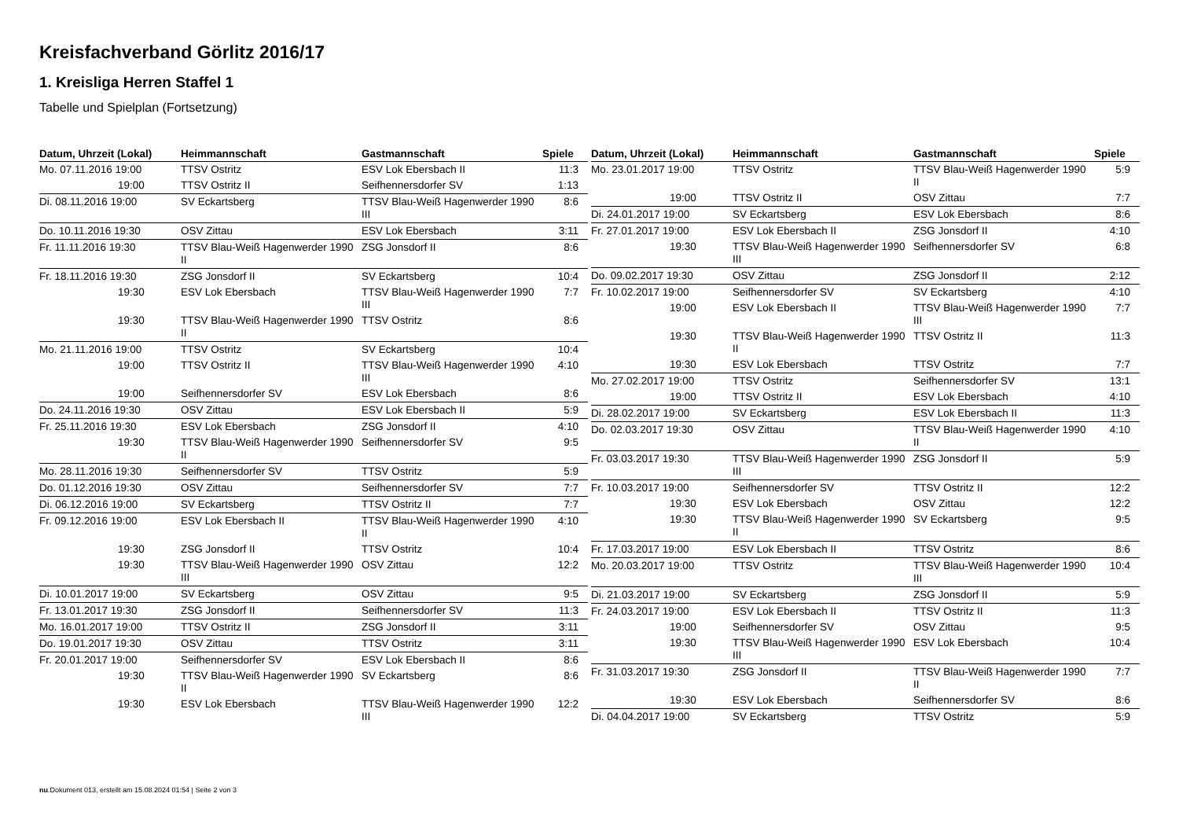Kreisfachverband Görlitz 2016/17
1. Kreisliga Herren Staffel 1
Tabelle und Spielplan (Fortsetzung)
| Datum, Uhrzeit (Lokal) | Heimmannschaft | Gastmannschaft | Spiele |
| --- | --- | --- | --- |
| Mo. 07.11.2016 19:00 | TTSV Ostritz | ESV Lok Ebersbach II | 11:3 |
| 19:00 | TTSV Ostritz II | Seifhennersdorfer SV | 1:13 |
| Di. 08.11.2016 19:00 | SV Eckartsberg | TTSV Blau-Weiß Hagenwerder 1990 III | 8:6 |
| Do. 10.11.2016 19:30 | OSV Zittau | ESV Lok Ebersbach | 3:11 |
| Fr. 11.11.2016 19:30 | TTSV Blau-Weiß Hagenwerder 1990 II | ZSG Jonsdorf II | 8:6 |
| Fr. 18.11.2016 19:30 | ZSG Jonsdorf II | SV Eckartsberg | 10:4 |
| 19:30 | ESV Lok Ebersbach | TTSV Blau-Weiß Hagenwerder 1990 III | 7:7 |
| 19:30 | TTSV Blau-Weiß Hagenwerder 1990 II | TTSV Ostritz | 8:6 |
| Mo. 21.11.2016 19:00 | TTSV Ostritz | SV Eckartsberg | 10:4 |
| 19:00 | TTSV Ostritz II | TTSV Blau-Weiß Hagenwerder 1990 III | 4:10 |
| 19:00 | Seifhennersdorfer SV | ESV Lok Ebersbach | 8:6 |
| Do. 24.11.2016 19:30 | OSV Zittau | ESV Lok Ebersbach II | 5:9 |
| Fr. 25.11.2016 19:30 | ESV Lok Ebersbach | ZSG Jonsdorf II | 4:10 |
| 19:30 | TTSV Blau-Weiß Hagenwerder 1990 II | Seifhennersdorfer SV | 9:5 |
| Mo. 28.11.2016 19:30 | Seifhennersdorfer SV | TTSV Ostritz | 5:9 |
| Do. 01.12.2016 19:30 | OSV Zittau | Seifhennersdorfer SV | 7:7 |
| Di. 06.12.2016 19:00 | SV Eckartsberg | TTSV Ostritz II | 7:7 |
| Fr. 09.12.2016 19:00 | ESV Lok Ebersbach II | TTSV Blau-Weiß Hagenwerder 1990 II | 4:10 |
| 19:30 | ZSG Jonsdorf II | TTSV Ostritz | 10:4 |
| 19:30 | TTSV Blau-Weiß Hagenwerder 1990 III | OSV Zittau | 12:2 |
| Di. 10.01.2017 19:00 | SV Eckartsberg | OSV Zittau | 9:5 |
| Fr. 13.01.2017 19:30 | ZSG Jonsdorf II | Seifhennersdorfer SV | 11:3 |
| Mo. 16.01.2017 19:00 | TTSV Ostritz II | ZSG Jonsdorf II | 3:11 |
| Do. 19.01.2017 19:30 | OSV Zittau | TTSV Ostritz | 3:11 |
| Fr. 20.01.2017 19:00 | Seifhennersdorfer SV | ESV Lok Ebersbach II | 8:6 |
| 19:30 | TTSV Blau-Weiß Hagenwerder 1990 II | SV Eckartsberg | 8:6 |
| 19:30 | ESV Lok Ebersbach | TTSV Blau-Weiß Hagenwerder 1990 III | 12:2 |
| Datum, Uhrzeit (Lokal) | Heimmannschaft | Gastmannschaft | Spiele |
| --- | --- | --- | --- |
| Mo. 23.01.2017 19:00 | TTSV Ostritz | TTSV Blau-Weiß Hagenwerder 1990 II | 5:9 |
| 19:00 | TTSV Ostritz II | OSV Zittau | 7:7 |
| Di. 24.01.2017 19:00 | SV Eckartsberg | ESV Lok Ebersbach | 8:6 |
| Fr. 27.01.2017 19:00 | ESV Lok Ebersbach II | ZSG Jonsdorf II | 4:10 |
| 19:30 | TTSV Blau-Weiß Hagenwerder 1990 III | Seifhennersdorfer SV | 6:8 |
| Do. 09.02.2017 19:30 | OSV Zittau | ZSG Jonsdorf II | 2:12 |
| Fr. 10.02.2017 19:00 | Seifhennersdorfer SV | SV Eckartsberg | 4:10 |
| 19:00 | ESV Lok Ebersbach II | TTSV Blau-Weiß Hagenwerder 1990 III | 7:7 |
| 19:30 | TTSV Blau-Weiß Hagenwerder 1990 II | TTSV Ostritz II | 11:3 |
| 19:30 | ESV Lok Ebersbach | TTSV Ostritz | 7:7 |
| Mo. 27.02.2017 19:00 | TTSV Ostritz | Seifhennersdorfer SV | 13:1 |
| 19:00 | TTSV Ostritz II | ESV Lok Ebersbach | 4:10 |
| Di. 28.02.2017 19:00 | SV Eckartsberg | ESV Lok Ebersbach II | 11:3 |
| Do. 02.03.2017 19:30 | OSV Zittau | TTSV Blau-Weiß Hagenwerder 1990 II | 4:10 |
| Fr. 03.03.2017 19:30 | TTSV Blau-Weiß Hagenwerder 1990 III | ZSG Jonsdorf II | 5:9 |
| Fr. 10.03.2017 19:00 | Seifhennersdorfer SV | TTSV Ostritz II | 12:2 |
| 19:30 | ESV Lok Ebersbach | OSV Zittau | 12:2 |
| 19:30 | TTSV Blau-Weiß Hagenwerder 1990 II | SV Eckartsberg | 9:5 |
| Fr. 17.03.2017 19:00 | ESV Lok Ebersbach II | TTSV Ostritz | 8:6 |
| Mo. 20.03.2017 19:00 | TTSV Ostritz | TTSV Blau-Weiß Hagenwerder 1990 III | 10:4 |
| Di. 21.03.2017 19:00 | SV Eckartsberg | ZSG Jonsdorf II | 5:9 |
| Fr. 24.03.2017 19:00 | ESV Lok Ebersbach II | TTSV Ostritz II | 11:3 |
| 19:00 | Seifhennersdorfer SV | OSV Zittau | 9:5 |
| 19:30 | TTSV Blau-Weiß Hagenwerder 1990 III | ESV Lok Ebersbach | 10:4 |
| Fr. 31.03.2017 19:30 | ZSG Jonsdorf II | TTSV Blau-Weiß Hagenwerder 1990 II | 7:7 |
| 19:30 | ESV Lok Ebersbach | Seifhennersdorfer SV | 8:6 |
| Di. 04.04.2017 19:00 | SV Eckartsberg | TTSV Ostritz | 5:9 |
nu.Dokument 013, erstellt am 15.08.2024 01:54 | Seite 2 von 3